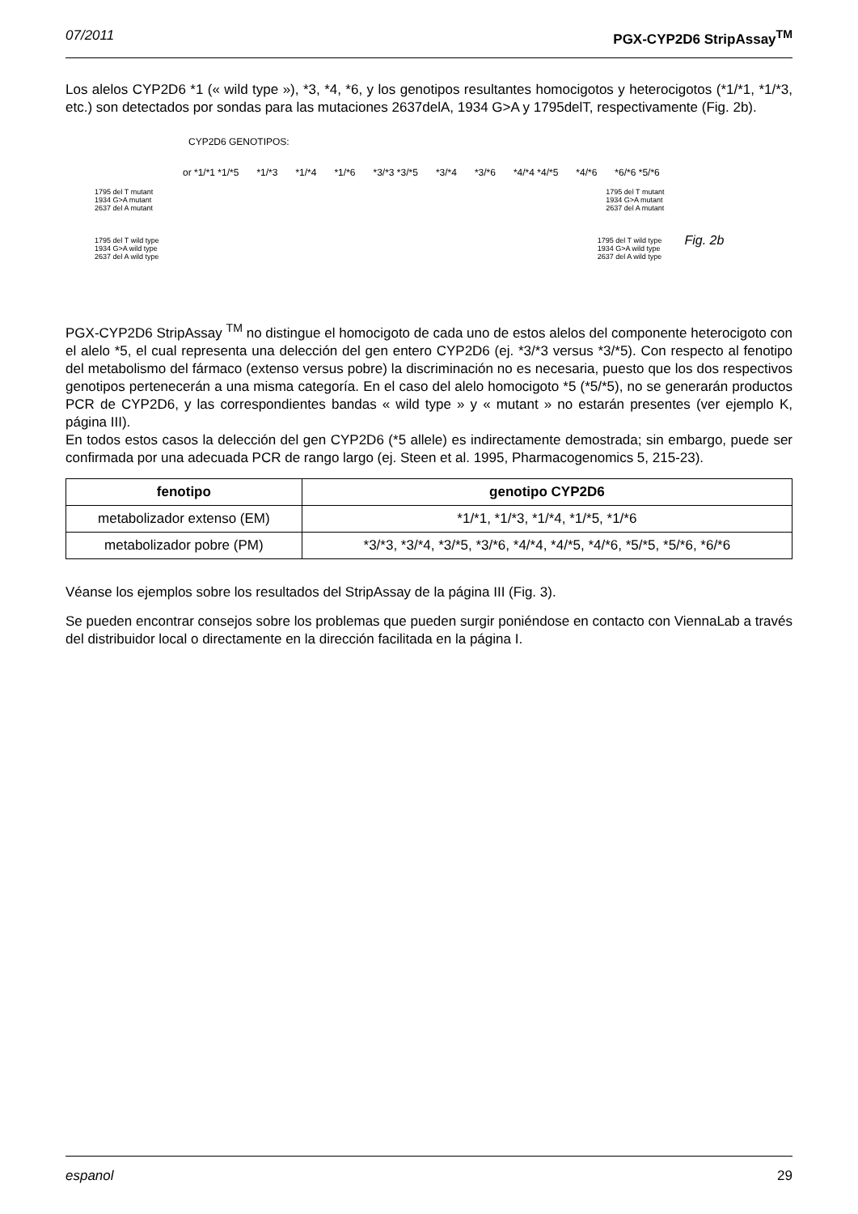07/2011 PGX-CYP2D6 StripAssay<sup>TM</sup>
Los alelos CYP2D6 *1 (« wild type »), *3, *4, *6, y los genotipos resultantes homocigotos y heterocigotos (*1/*1, *1/*3, etc.) son detectados por sondas para las mutaciones 2637delA, 1934 G>A y 1795delT, respectivamente (Fig. 2b).
CYP2D6 GENOTIPOS:
or *1/*1 *1/*5 *1/*3 *1/*4 *1/*6 *3/*3 *3/*5 *3/*4 *3/*6 *4/*4 *4/*5 *4/*6 *6/*6 *5/*6
1795 del T mutant
1934 G>A mutant
2637 del A mutant
1795 del T mutant
1934 G>A mutant
2637 del A mutant
1795 del T wild type
1934 G>A wild type
2637 del A wild type
1795 del T wild type
1934 G>A wild type
2637 del A wild type
Fig. 2b
PGX-CYP2D6 StripAssay <sup>TM</sup> no distingue el homocigoto de cada uno de estos alelos del componente heterocigoto con el alelo *5, el cual representa una delección del gen entero CYP2D6 (ej. *3/*3 versus *3/*5). Con respecto al fenotipo del metabolismo del fármaco (extenso versus pobre) la discriminación no es necesaria, puesto que los dos respectivos genotipos pertenecerán a una misma categoría. En el caso del alelo homocigoto *5 (*5/*5), no se generarán productos PCR de CYP2D6, y las correspondientes bandas « wild type » y « mutant » no estarán presentes (ver ejemplo K, página III).
En todos estos casos la delección del gen CYP2D6 (*5 allele) es indirectamente demostrada; sin embargo, puede ser confirmada por una adecuada PCR de rango largo (ej. Steen et al. 1995, Pharmacogenomics 5, 215-23).
| fenotipo | genotipo CYP2D6 |
| --- | --- |
| metabolizador extenso (EM) | *1/*1, *1/*3, *1/*4, *1/*5, *1/*6 |
| metabolizador pobre (PM) | *3/*3, *3/*4, *3/*5, *3/*6, *4/*4, *4/*5, *4/*6, *5/*5, *5/*6, *6/*6 |
Véanse los ejemplos sobre los resultados del StripAssay de la página III (Fig. 3).
Se pueden encontrar consejos sobre los problemas que pueden surgir poniéndose en contacto con ViennaLab a través del distribuidor local o directamente en la dirección facilitada en la página I.
espanol 29